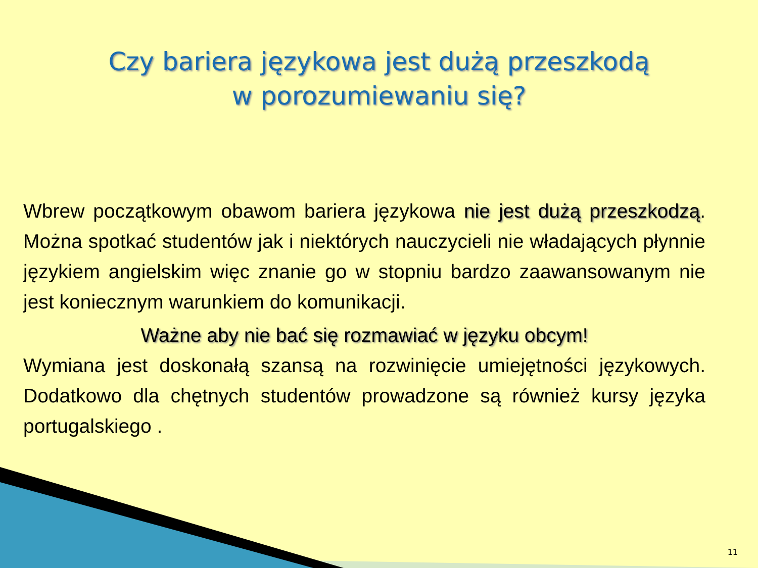Czy bariera językowa jest dużą przeszkodą
w porozumiewaniu się?
Wbrew początkowym obawom bariera językowa nie jest dużą przeszkodzą. Można spotkać studentów jak i niektórych nauczycieli nie władających płynnie językiem angielskim więc znanie go w stopniu bardzo zaawansowanym nie jest koniecznym warunkiem do komunikacji.
Ważne aby nie bać się rozmawiać w języku obcym!
Wymiana jest doskonałą szansą na rozwinięcie umiejętności językowych. Dodatkowo dla chętnych studentów prowadzone są również kursy języka portugalskiego .
11